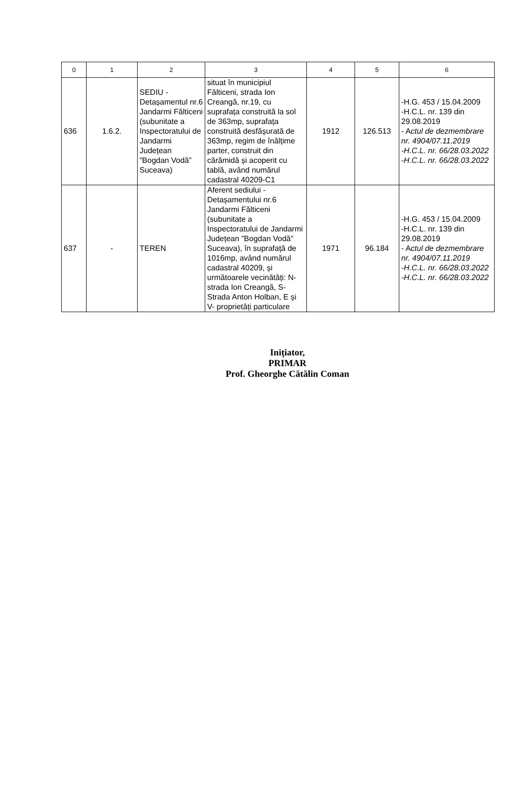| 0 | 1 | 2 | 3 | 4 | 5 | 6 |
| --- | --- | --- | --- | --- | --- | --- |
| 636 | 1.6.2. | SEDIU - Detașamentul nr.6 Jandarmi Fălticeni (subunitate a Inspectoratului de Jandarmi Județean ”Bogdan Vodă” Suceava) | situat în municipiul Fălticeni, strada Ion Creangă, nr.19, cu suprafața construită la sol de 363mp, suprafața construită desfășurată de 363mp, regim de înălțime parter, construit din cărămidă și acoperit cu tablă, având numărul cadastral 40209-C1 | 1912 | 126.513 | -H.G. 453 / 15.04.2009 -H.C.L. nr. 139 din 29.08.2019 - A ctul de dezmembrare nr. 4904/07.11.2019 -H.C.L. nr. 66/28.03.2022 -H.C.L. nr. 66/28.03.2022 |
| 637 | - | TEREN | Aferent sediului - Detașamentului nr.6 Jandarmi Fălticeni (subunitate a Inspectoratului de Jandarmi Județean ”Bogdan Vodă” Suceava), în suprafață de 1016mp, având numărul cadastral 40209, și următoarele vecinătăți: N- strada Ion Creangă, S- Strada Anton Holban, E și V- proprietăți particulare | 1971 | 96.184 | -H.G. 453 / 15.04.2009 -H.C.L. nr. 139 din 29.08.2019 - A ctul de dezmembrare nr. 4904/07.11.2019 -H.C.L. nr. 66/28.03.2022 -H.C.L. nr. 66/28.03.2022 |
Inițiator,
PRIMAR
Prof. Gheorghe Cătălin Coman